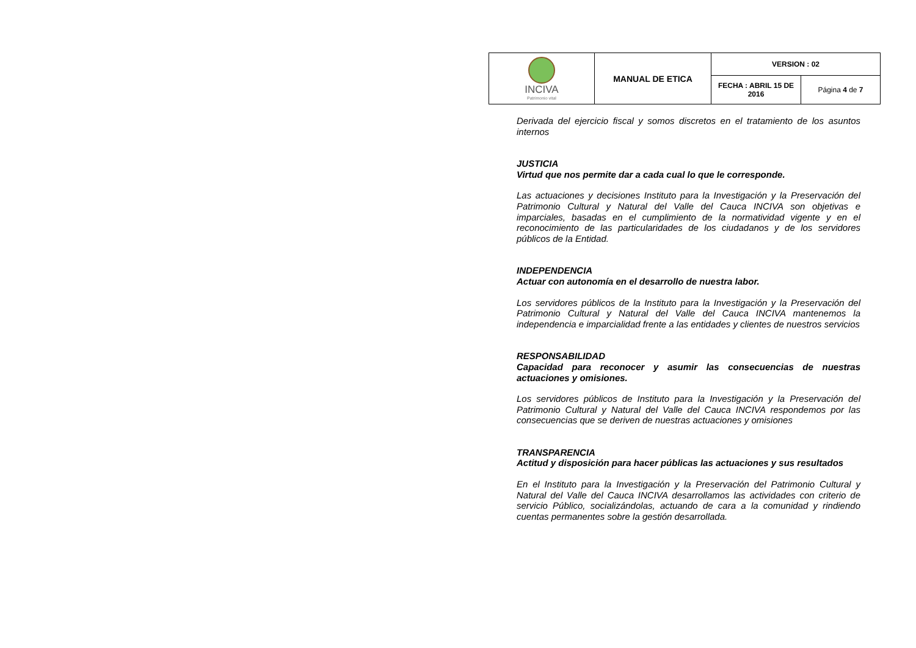| INCIVA Patrimonio vital | MANUAL DE ETICA | VERSION : 02 | |
| | | FECHA : ABRIL 15 DE 2016 | Página 4 de 7 |
Derivada del ejercicio fiscal y somos discretos en el tratamiento de los asuntos internos
JUSTICIA
Virtud que nos permite dar a cada cual lo que le corresponde.
Las actuaciones y decisiones Instituto para la Investigación y la Preservación del Patrimonio Cultural y Natural del Valle del Cauca INCIVA son objetivas e imparciales, basadas en el cumplimiento de la normatividad vigente y en el reconocimiento de las particularidades de los ciudadanos y de los servidores públicos de la Entidad.
INDEPENDENCIA
Actuar con autonomía en el desarrollo de nuestra labor.
Los servidores públicos de la Instituto para la Investigación y la Preservación del Patrimonio Cultural y Natural del Valle del Cauca INCIVA mantenemos la independencia e imparcialidad frente a las entidades y clientes de nuestros servicios
RESPONSABILIDAD
Capacidad para reconocer y asumir las consecuencias de nuestras actuaciones y omisiones.
Los servidores públicos de Instituto para la Investigación y la Preservación del Patrimonio Cultural y Natural del Valle del Cauca INCIVA respondemos por las consecuencias que se deriven de nuestras actuaciones y omisiones
TRANSPARENCIA
Actitud y disposición para hacer públicas las actuaciones y sus resultados
En el Instituto para la Investigación y la Preservación del Patrimonio Cultural y Natural del Valle del Cauca INCIVA desarrollamos las actividades con criterio de servicio Público, socializándolas, actuando de cara a la comunidad y rindiendo cuentas permanentes sobre la gestión desarrollada.